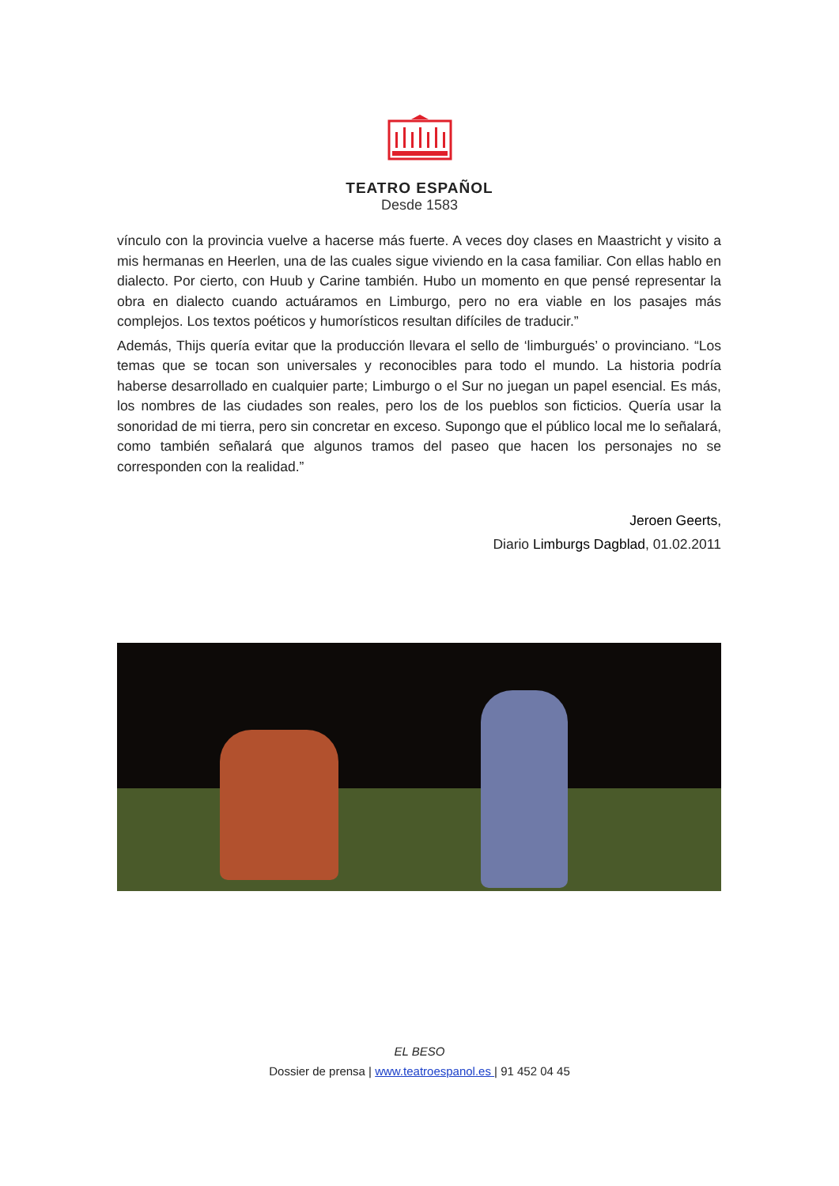TEATRO ESPAÑOL
Desde 1583
vínculo con la provincia vuelve a hacerse más fuerte. A veces doy clases en Maastricht y visito a mis hermanas en Heerlen, una de las cuales sigue viviendo en la casa familiar. Con ellas hablo en dialecto. Por cierto, con Huub y Carine también. Hubo un momento en que pensé representar la obra en dialecto cuando actuáramos en Limburgo, pero no era viable en los pasajes más complejos. Los textos poéticos y humorísticos resultan difíciles de traducir.”
Además, Thijs quería evitar que la producción llevara el sello de ‘limburgués’ o provinciano. “Los temas que se tocan son universales y reconocibles para todo el mundo. La historia podría haberse desarrollado en cualquier parte; Limburgo o el Sur no juegan un papel esencial. Es más, los nombres de las ciudades son reales, pero los de los pueblos son ficticios. Quería usar la sonoridad de mi tierra, pero sin concretar en exceso. Supongo que el público local me lo señalará, como también señalará que algunos tramos del paseo que hacen los personajes no se corresponden con la realidad.”
Jeroen Geerts,
Diario Limburgs Dagblad, 01.02.2011
EL BESO
Dossier de prensa | www.teatroespanol.es | 91 452 04 45